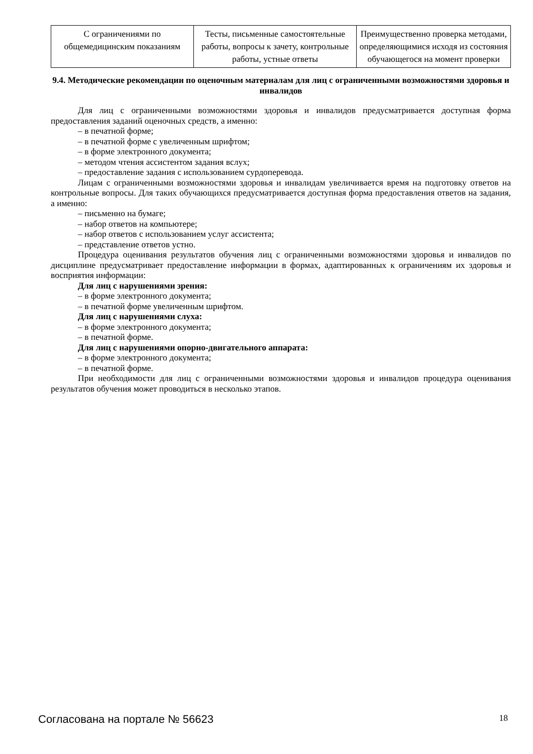| С ограничениями по общемедицинским показаниям | Тесты, письменные самостоятельные работы, вопросы к зачету, контрольные работы, устные ответы | Преимущественно проверка методами, определяющимися исходя из состояния обучающегося на момент проверки |
9.4. Методические рекомендации по оценочным материалам для лиц с ограниченными возможностями здоровья и инвалидов
Для лиц с ограниченными возможностями здоровья и инвалидов предусматривается доступная форма предоставления заданий оценочных средств, а именно:
– в печатной форме;
– в печатной форме с увеличенным шрифтом;
– в форме электронного документа;
– методом чтения ассистентом задания вслух;
– предоставление задания с использованием сурдоперевода.
Лицам с ограниченными возможностями здоровья и инвалидам увеличивается время на подготовку ответов на контрольные вопросы. Для таких обучающихся предусматривается доступная форма предоставления ответов на задания, а именно:
– письменно на бумаге;
– набор ответов на компьютере;
– набор ответов с использованием услуг ассистента;
– представление ответов устно.
Процедура оценивания результатов обучения лиц с ограниченными возможностями здоровья и инвалидов по дисциплине предусматривает предоставление информации в формах, адаптированных к ограничениям их здоровья и восприятия информации:
Для лиц с нарушениями зрения:
– в форме электронного документа;
– в печатной форме увеличенным шрифтом.
Для лиц с нарушениями слуха:
– в форме электронного документа;
– в печатной форме.
Для лиц с нарушениями опорно-двигательного аппарата:
– в форме электронного документа;
– в печатной форме.
При необходимости для лиц с ограниченными возможностями здоровья и инвалидов процедура оценивания результатов обучения может проводиться в несколько этапов.
Согласована на портале № 56623 18